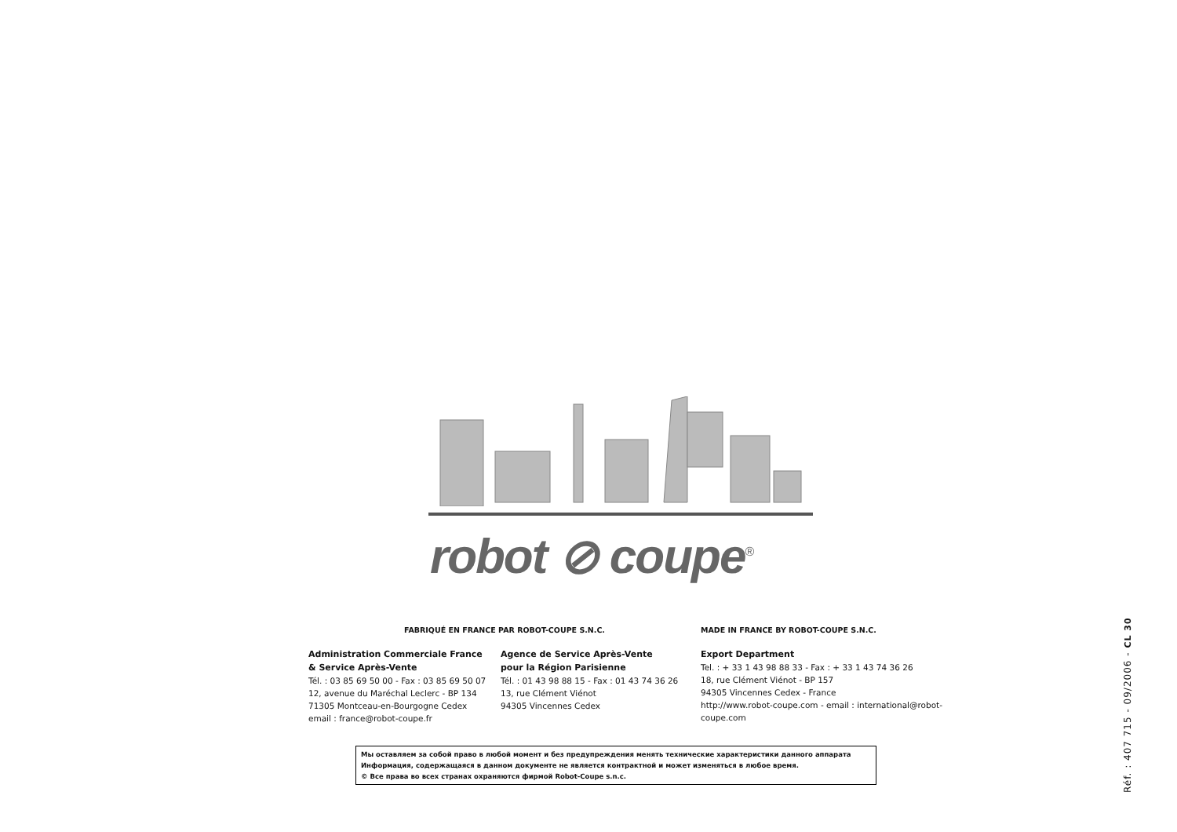robot ⊘ coupe<sup>®</sup>
FABRIQUÉ EN FRANCE PAR ROBOT-COUPE S.N.C.
Administration Commerciale France
& Service Après-Vente
Tél. : 03 85 69 50 00 - Fax : 03 85 69 50 07
12, avenue du Maréchal Leclerc - BP 134
71305 Montceau-en-Bourgogne Cedex
email : france@robot-coupe.fr
Agence de Service Après-Vente
pour la Région Parisienne
Tél. : 01 43 98 88 15 - Fax : 01 43 74 36 26
13, rue Clément Viénot
94305 Vincennes Cedex
MADE IN FRANCE BY ROBOT-COUPE S.N.C.
Export Department
Tel. : + 33 1 43 98 88 33 - Fax : + 33 1 43 74 36 26
18, rue Clément Viénot - BP 157
94305 Vincennes Cedex - France
http://www.robot-coupe.com - email : international@robot-coupe.com
Мы оставляем за собой право в любой момент и без предупреждения менять технические характеристики данного аппарата
Информация, содержащаяся в данном документе не является контрактной и может изменяться в любое время.
© Все права во всех странах охраняются фирмой Robot-Coupe s.n.c.
Réf. : 407 715 - 09/2006 - CL 30